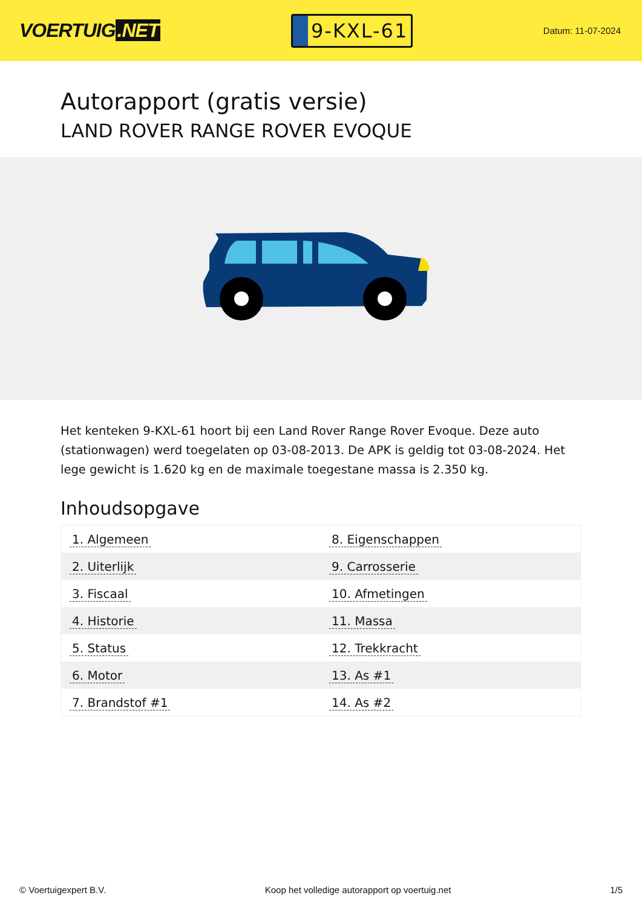VOERTUIG.NET
9-KXL-61
Datum: 11-07-2024
Autorapport (gratis versie)
LAND ROVER RANGE ROVER EVOQUE
Het kenteken 9-KXL-61 hoort bij een Land Rover Range Rover Evoque. Deze auto (stationwagen) werd toegelaten op 03-08-2013. De APK is geldig tot 03-08-2024. Het lege gewicht is 1.620 kg en de maximale toegestane massa is 2.350 kg.
Inhoudsopgave
| 1. Algemeen | 8. Eigenschappen |
| 2. Uiterlijk | 9. Carrosserie |
| 3. Fiscaal | 10. Afmetingen |
| 4. Historie | 11. Massa |
| 5. Status | 12. Trekkracht |
| 6. Motor | 13. As #1 |
| 7. Brandstof #1 | 14. As #2 |
© Voertuigexpert B.V. Koop het volledige autorapport op voertuig.net 1/5